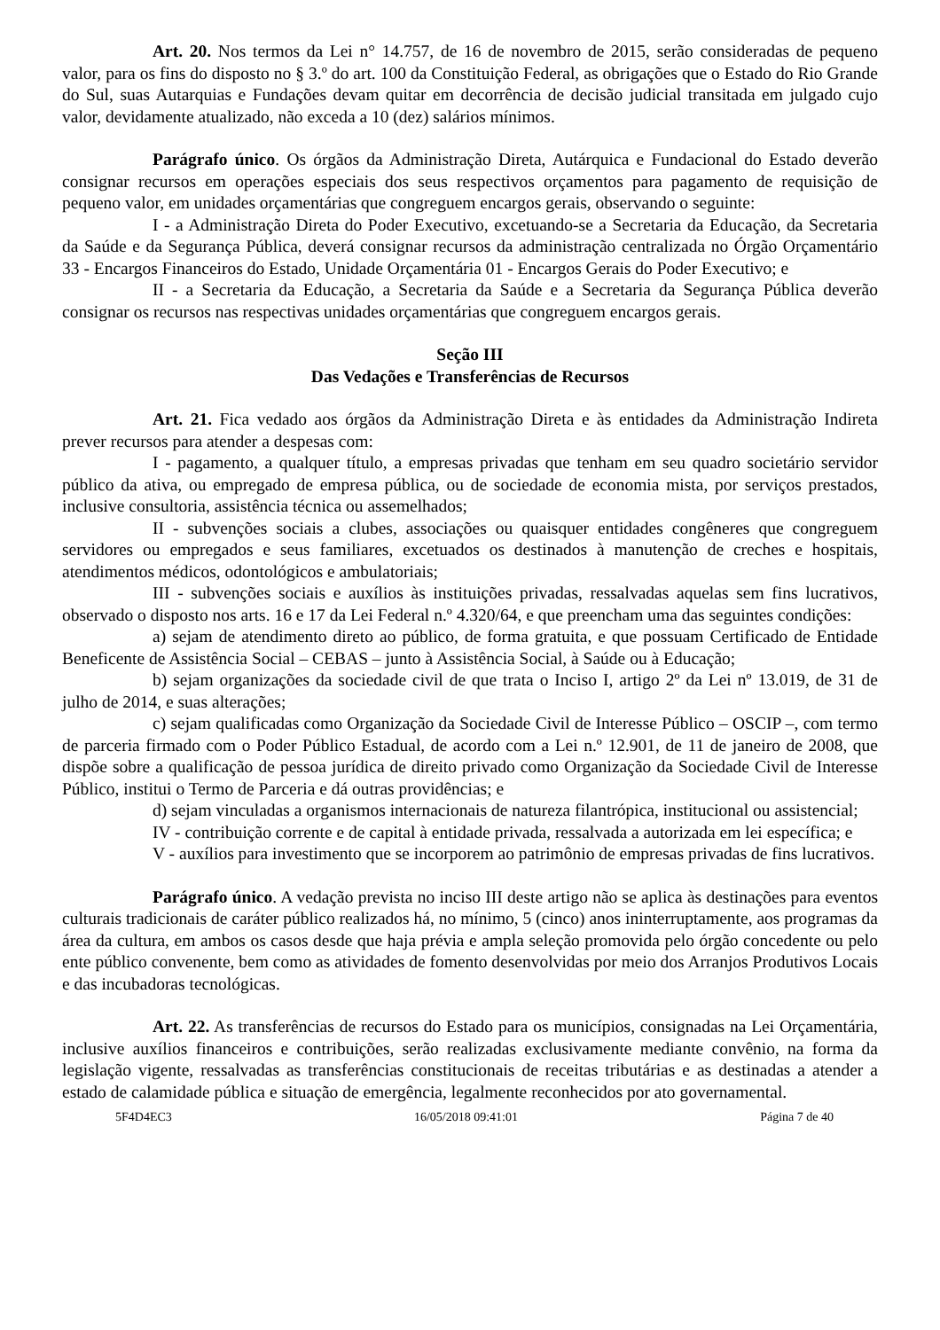Art. 20. Nos termos da Lei n° 14.757, de 16 de novembro de 2015, serão consideradas de pequeno valor, para os fins do disposto no § 3.º do art. 100 da Constituição Federal, as obrigações que o Estado do Rio Grande do Sul, suas Autarquias e Fundações devam quitar em decorrência de decisão judicial transitada em julgado cujo valor, devidamente atualizado, não exceda a 10 (dez) salários mínimos.
Parágrafo único. Os órgãos da Administração Direta, Autárquica e Fundacional do Estado deverão consignar recursos em operações especiais dos seus respectivos orçamentos para pagamento de requisição de pequeno valor, em unidades orçamentárias que congreguem encargos gerais, observando o seguinte:
I - a Administração Direta do Poder Executivo, excetuando-se a Secretaria da Educação, da Secretaria da Saúde e da Segurança Pública, deverá consignar recursos da administração centralizada no Órgão Orçamentário 33 - Encargos Financeiros do Estado, Unidade Orçamentária 01 - Encargos Gerais do Poder Executivo; e
II - a Secretaria da Educação, a Secretaria da Saúde e a Secretaria da Segurança Pública deverão consignar os recursos nas respectivas unidades orçamentárias que congreguem encargos gerais.
Seção III
Das Vedações e Transferências de Recursos
Art. 21. Fica vedado aos órgãos da Administração Direta e às entidades da Administração Indireta prever recursos para atender a despesas com:
I - pagamento, a qualquer título, a empresas privadas que tenham em seu quadro societário servidor público da ativa, ou empregado de empresa pública, ou de sociedade de economia mista, por serviços prestados, inclusive consultoria, assistência técnica ou assemelhados;
II - subvenções sociais a clubes, associações ou quaisquer entidades congêneres que congreguem servidores ou empregados e seus familiares, excetuados os destinados à manutenção de creches e hospitais, atendimentos médicos, odontológicos e ambulatoriais;
III - subvenções sociais e auxílios às instituições privadas, ressalvadas aquelas sem fins lucrativos, observado o disposto nos arts. 16 e 17 da Lei Federal n.º 4.320/64, e que preencham uma das seguintes condições:
a) sejam de atendimento direto ao público, de forma gratuita, e que possuam Certificado de Entidade Beneficente de Assistência Social – CEBAS – junto à Assistência Social, à Saúde ou à Educação;
b) sejam organizações da sociedade civil de que trata o Inciso I, artigo 2º da Lei nº 13.019, de 31 de julho de 2014, e suas alterações;
c) sejam qualificadas como Organização da Sociedade Civil de Interesse Público – OSCIP –, com termo de parceria firmado com o Poder Público Estadual, de acordo com a Lei n.º 12.901, de 11 de janeiro de 2008, que dispõe sobre a qualificação de pessoa jurídica de direito privado como Organização da Sociedade Civil de Interesse Público, institui o Termo de Parceria e dá outras providências; e
d) sejam vinculadas a organismos internacionais de natureza filantrópica, institucional ou assistencial;
IV - contribuição corrente e de capital à entidade privada, ressalvada a autorizada em lei específica; e
V - auxílios para investimento que se incorporem ao patrimônio de empresas privadas de fins lucrativos.
Parágrafo único. A vedação prevista no inciso III deste artigo não se aplica às destinações para eventos culturais tradicionais de caráter público realizados há, no mínimo, 5 (cinco) anos ininterruptamente, aos programas da área da cultura, em ambos os casos desde que haja prévia e ampla seleção promovida pelo órgão concedente ou pelo ente público convenente, bem como as atividades de fomento desenvolvidas por meio dos Arranjos Produtivos Locais e das incubadoras tecnológicas.
Art. 22. As transferências de recursos do Estado para os municípios, consignadas na Lei Orçamentária, inclusive auxílios financeiros e contribuições, serão realizadas exclusivamente mediante convênio, na forma da legislação vigente, ressalvadas as transferências constitucionais de receitas tributárias e as destinadas a atender a estado de calamidade pública e situação de emergência, legalmente reconhecidos por ato governamental.
5F4D4EC3 16/05/2018 09:41:01 Página 7 de 40